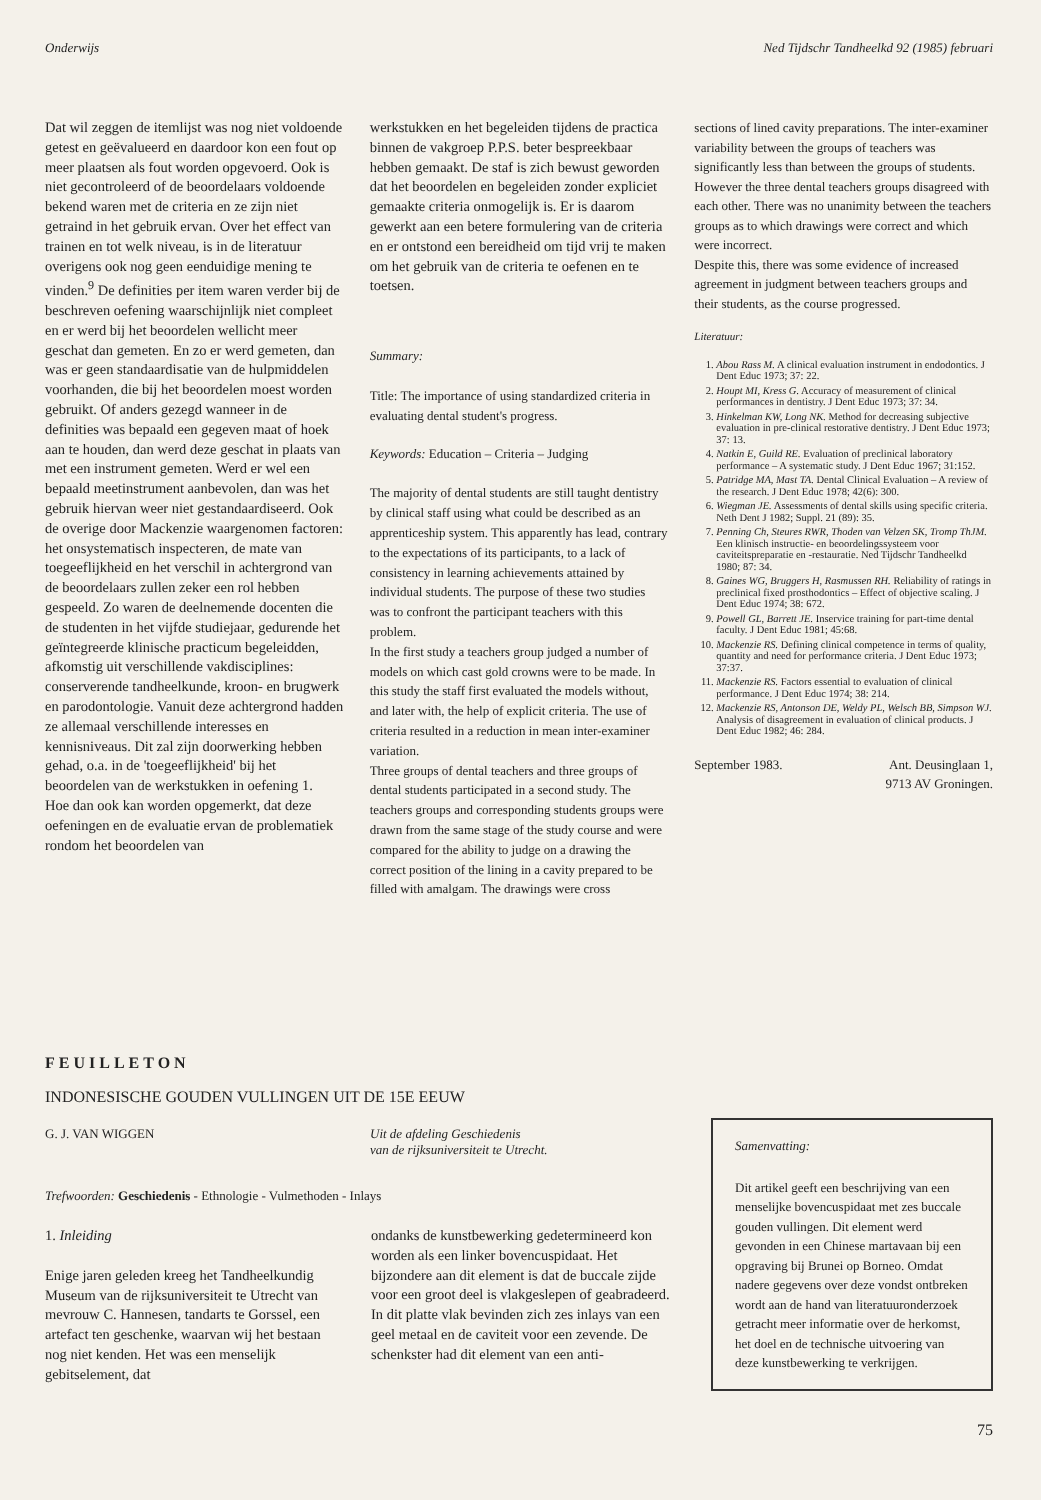Onderwijs Ned Tijdschr Tandheelkd 92 (1985) februari
Dat wil zeggen de itemlijst was nog niet voldoende getest en geëvalueerd en daardoor kon een fout op meer plaatsen als fout worden opgevoerd. Ook is niet gecontroleerd of de beoordelaars voldoende bekend waren met de criteria en ze zijn niet getraind in het gebruik ervan. Over het effect van trainen en tot welk niveau, is in de literatuur overigens ook nog geen eenduidige mening te vinden.<sup>9</sup> De definities per item waren verder bij de beschreven oefening waarschijnlijk niet compleet en er werd bij het beoordelen wellicht meer geschat dan gemeten. En zo er werd gemeten, dan was er geen standaardisatie van de hulpmiddelen voorhanden, die bij het beoordelen moest worden gebruikt. Of anders gezegd wanneer in de definities was bepaald een gegeven maat of hoek aan te houden, dan werd deze geschat in plaats van met een instrument gemeten. Werd er wel een bepaald meetinstrument aanbevolen, dan was het gebruik hiervan weer niet gestandaardiseerd. Ook de overige door Mackenzie waargenomen factoren: het onsystematisch inspecteren, de mate van toegeeflijkheid en het verschil in achtergrond van de beoordelaars zullen zeker een rol hebben gespeeld. Zo waren de deelnemende docenten die de studenten in het vijfde studiejaar, gedurende het geïntegreerde klinische practicum begeleidden, afkomstig uit verschillende vakdisciplines: conserverende tandheelkunde, kroon- en brugwerk en parodontologie. Vanuit deze achtergrond hadden ze allemaal verschillende interesses en kennisniveaus. Dit zal zijn doorwerking hebben gehad, o.a. in de 'toegeeflijkheid' bij het beoordelen van de werkstukken in oefening 1.
Hoe dan ook kan worden opgemerkt, dat deze oefeningen en de evaluatie ervan de problematiek rondom het beoordelen van
werkstukken en het begeleiden tijdens de practica binnen de vakgroep P.P.S. beter bespreekbaar hebben gemaakt. De staf is zich bewust geworden dat het beoordelen en begeleiden zonder expliciet gemaakte criteria onmogelijk is. Er is daarom gewerkt aan een betere formulering van de criteria en er ontstond een bereidheid om tijd vrij te maken om het gebruik van de criteria te oefenen en te toetsen.
Summary:
Title: The importance of using standardized criteria in evaluating dental student's progress.
Keywords: Education – Criteria – Judging
The majority of dental students are still taught dentistry by clinical staff using what could be described as an apprenticeship system. This apparently has lead, contrary to the expectations of its participants, to a lack of consistency in learning achievements attained by individual students. The purpose of these two studies was to confront the participant teachers with this problem.
In the first study a teachers group judged a number of models on which cast gold crowns were to be made. In this study the staff first evaluated the models without, and later with, the help of explicit criteria. The use of criteria resulted in a reduction in mean inter-examiner variation.
Three groups of dental teachers and three groups of dental students participated in a second study. The teachers groups and corresponding students groups were drawn from the same stage of the study course and were compared for the ability to judge on a drawing the correct position of the lining in a cavity prepared to be filled with amalgam. The drawings were cross
sections of lined cavity preparations. The inter-examiner variability between the groups of teachers was significantly less than between the groups of students. However the three dental teachers groups disagreed with each other. There was no unanimity between the teachers groups as to which drawings were correct and which were incorrect.
Despite this, there was some evidence of increased agreement in judgment between teachers groups and their students, as the course progressed.
Literatuur:
1. Abou Rass M. A clinical evaluation instrument in endodontics. J Dent Educ 1973; 37: 22.
2. Houpt MI, Kress G. Accuracy of measurement of clinical performances in dentistry. J Dent Educ 1973; 37: 34.
3. Hinkelman KW, Long NK. Method for decreasing subjective evaluation in pre-clinical restorative dentistry. J Dent Educ 1973; 37: 13.
4. Natkin E, Guild RE. Evaluation of preclinical laboratory performance – A systematic study. J Dent Educ 1967; 31:152.
5. Patridge MA, Mast TA. Dental Clinical Evaluation – A review of the research. J Dent Educ 1978; 42(6): 300.
6. Wiegman JE. Assessments of dental skills using specific criteria. Neth Dent J 1982; Suppl. 21 (89): 35.
7. Penning Ch, Steures RWR, Thoden van Velzen SK, Tromp ThJM. Een klinisch instructie- en beoordelingssysteem voor caviteitspreparatie en -restauratie. Ned Tijdschr Tandheelkd 1980; 87: 34.
8. Gaines WG, Bruggers H, Rasmussen RH. Reliability of ratings in preclinical fixed prosthodontics – Effect of objective scaling. J Dent Educ 1974; 38: 672.
9. Powell GL, Barrett JE. Inservice training for part-time dental faculty. J Dent Educ 1981; 45:68.
10. Mackenzie RS. Defining clinical competence in terms of quality, quantity and need for performance criteria. J Dent Educ 1973; 37:37.
11. Mackenzie RS. Factors essential to evaluation of clinical performance. J Dent Educ 1974; 38: 214.
12. Mackenzie RS, Antonson DE, Weldy PL, Welsch BB, Simpson WJ. Analysis of disagreement in evaluation of clinical products. J Dent Educ 1982; 46: 284.
September 1983. Ant. Deusinglaan 1,
9713 AV Groningen.
FEUILLETON
INDONESISCHE GOUDEN VULLINGEN UIT DE 15E EEUW
G. J. VAN WIGGEN Uit de afdeling Geschiedenis
van de rijksuniversiteit te Utrecht.
Trefwoorden: Geschiedenis - Ethnologie - Vulmethoden - Inlays
1. Inleiding
Enige jaren geleden kreeg het Tandheelkundig Museum van de rijksuniversiteit te Utrecht van mevrouw C. Hannesen, tandarts te Gorssel, een artefact ten geschenke, waarvan wij het bestaan nog niet kenden. Het was een menselijk gebitselement, dat
ondanks de kunstbewerking gedetermineerd kon worden als een linker bovencuspidaat. Het bijzondere aan dit element is dat de buccale zijde voor een groot deel is vlakgeslepen of geabradeerd. In dit platte vlak bevinden zich zes inlays van een geel metaal en de caviteit voor een zevende. De schenkster had dit element van een anti-
Samenvatting:
Dit artikel geeft een beschrijving van een menselijke bovencuspidaat met zes buccale gouden vullingen. Dit element werd gevonden in een Chinese martavaan bij een opgraving bij Brunei op Borneo. Omdat nadere gegevens over deze vondst ontbreken wordt aan de hand van literatuuronderzoek getracht meer informatie over de herkomst, het doel en de technische uitvoering van deze kunstbewerking te verkrijgen.
75